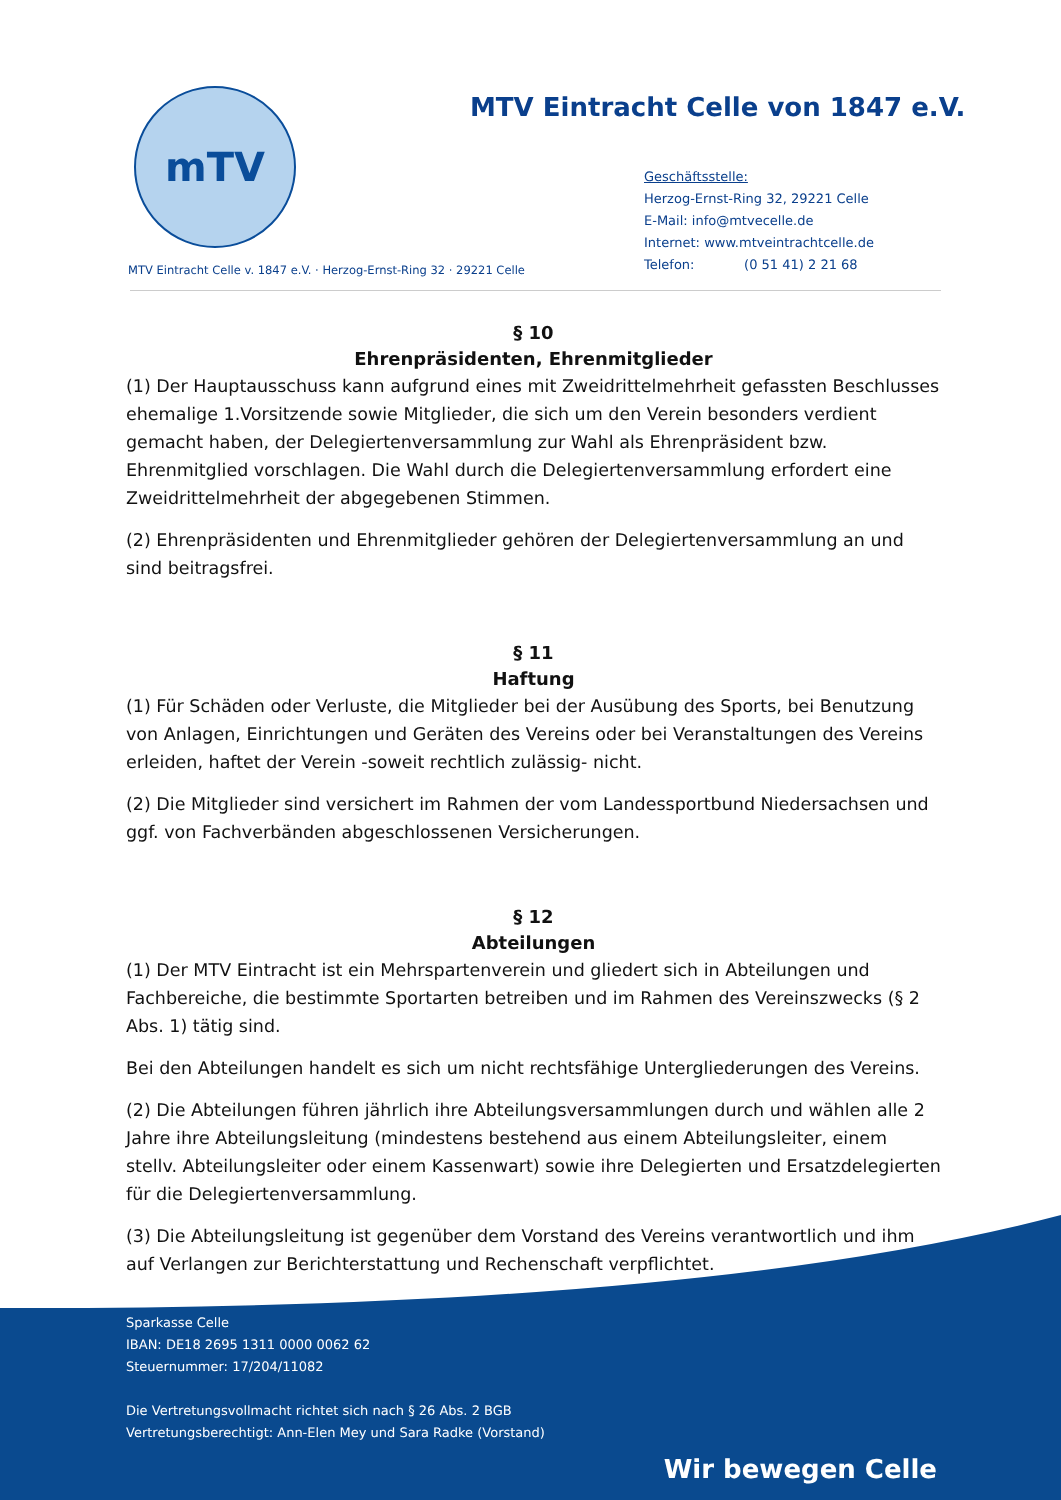mTV
MTV Eintracht Celle von 1847 e.V.
Geschäftsstelle:
Herzog-Ernst-Ring 32, 29221 Celle
E-Mail: info@mtvecelle.de
Internet: www.mtveintrachtcelle.de
Telefon: (0 51 41) 2 21 68
MTV Eintracht Celle v. 1847 e.V. · Herzog-Ernst-Ring 32 · 29221 Celle
§ 10
Ehrenpräsidenten, Ehrenmitglieder
(1) Der Hauptausschuss kann aufgrund eines mit Zweidrittelmehrheit gefassten Beschlusses ehemalige 1.Vorsitzende sowie Mitglieder, die sich um den Verein besonders verdient gemacht haben, der Delegiertenversammlung zur Wahl als Ehrenpräsident bzw. Ehrenmitglied vorschlagen. Die Wahl durch die Delegiertenversammlung erfordert eine Zweidrittelmehrheit der abgegebenen Stimmen.
(2) Ehrenpräsidenten und Ehrenmitglieder gehören der Delegiertenversammlung an und sind beitragsfrei.
§ 11
Haftung
(1) Für Schäden oder Verluste, die Mitglieder bei der Ausübung des Sports, bei Benutzung von Anlagen, Einrichtungen und Geräten des Vereins oder bei Veranstaltungen des Vereins erleiden, haftet der Verein -soweit rechtlich zulässig- nicht.
(2) Die Mitglieder sind versichert im Rahmen der vom Landessportbund Niedersachsen und ggf. von Fachverbänden abgeschlossenen Versicherungen.
§ 12
Abteilungen
(1) Der MTV Eintracht ist ein Mehrspartenverein und gliedert sich in Abteilungen und Fachbereiche, die bestimmte Sportarten betreiben und im Rahmen des Vereinszwecks (§ 2 Abs. 1) tätig sind.
Bei den Abteilungen handelt es sich um nicht rechtsfähige Untergliederungen des Vereins.
(2) Die Abteilungen führen jährlich ihre Abteilungsversammlungen durch und wählen alle 2 Jahre ihre Abteilungsleitung (mindestens bestehend aus einem Abteilungsleiter, einem stellv. Abteilungsleiter oder einem Kassenwart) sowie ihre Delegierten und Ersatzdelegierten für die Delegiertenversammlung.
(3) Die Abteilungsleitung ist gegenüber dem Vorstand des Vereins verantwortlich und ihm auf Verlangen zur Berichterstattung und Rechenschaft verpflichtet.
Sparkasse Celle
IBAN: DE18 2695 1311 0000 0062 62
Steuernummer: 17/204/11082
Die Vertretungsvollmacht richtet sich nach § 26 Abs. 2 BGB
Vertretungsberechtigt: Ann-Elen Mey und Sara Radke (Vorstand)
Wir bewegen Celle